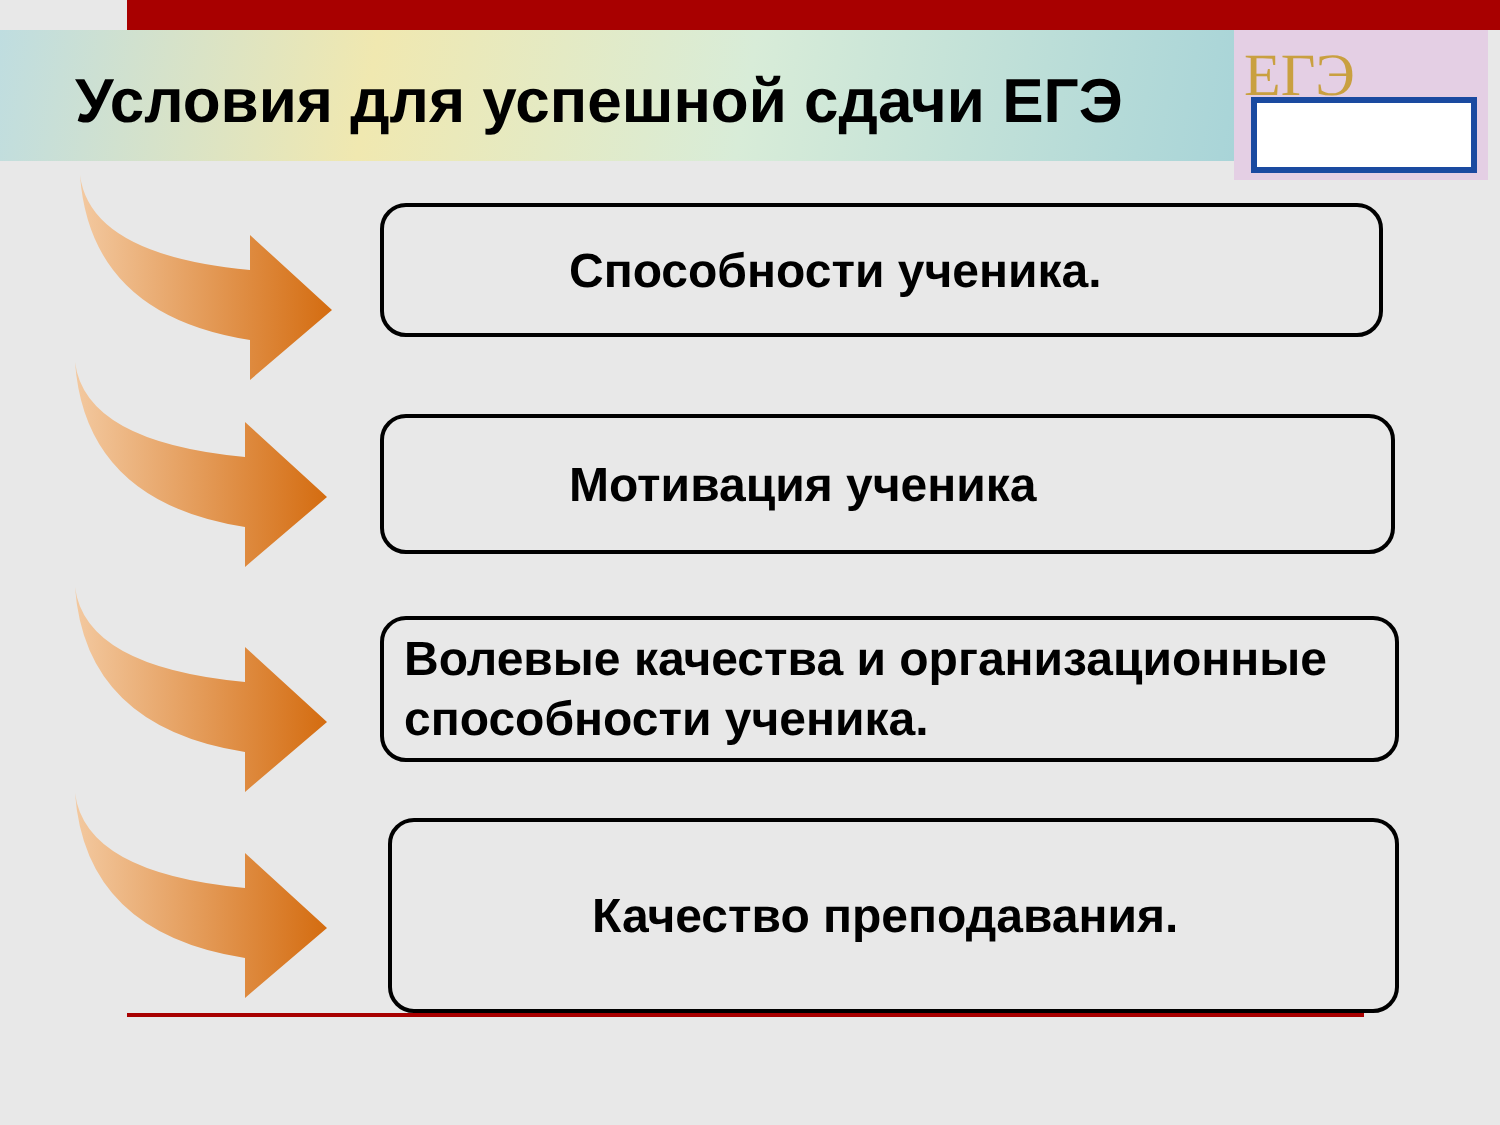ЕГЭ
Условия для успешной сдачи ЕГЭ
Способности ученика.
Мотивация ученика
Волевые качества и организационные способности ученика.
Качество преподавания.